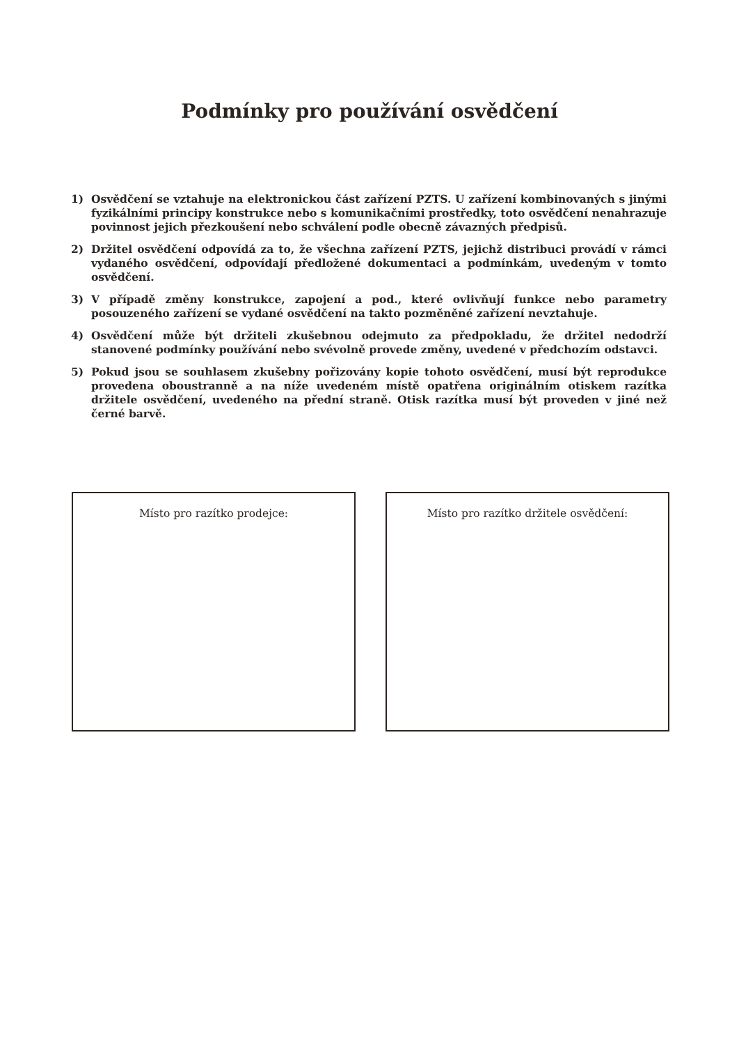Podmínky pro používání osvědčení
1) Osvědčení se vztahuje na elektronickou část zařízení PZTS. U zařízení kombinovaných s jinými fyzikálními principy konstrukce nebo s komunikačními prostředky, toto osvědčení nenahrazuje povinnost jejich přezkoušení nebo schválení podle obecně závazných předpisů.
2) Držitel osvědčení odpovídá za to, že všechna zařízení PZTS, jejichž distribuci provádí v rámci vydaného osvědčení, odpovídají předložené dokumentaci a podmínkám, uvedeným v tomto osvědčení.
3) V případě změny konstrukce, zapojení a pod., které ovlivňují funkce nebo parametry posouzeného zařízení se vydané osvědčení na takto pozměněné zařízení nevztahuje.
4) Osvědčení může být držiteli zkušebnou odejmuto za předpokladu, že držitel nedodrží stanovené podmínky používání nebo svévolně provede změny, uvedené v předchozím odstavci.
5) Pokud jsou se souhlasem zkušebny pořizovány kopie tohoto osvědčení, musí být reprodukce provedena oboustranně a na níže uvedeném místě opatřena originálním otiskem razítka držitele osvědčení, uvedeného na přední straně. Otisk razítka musí být proveden v jiné než černé barvě.
Místo pro razítko prodejce: Místo pro razítko držitele osvědčení: